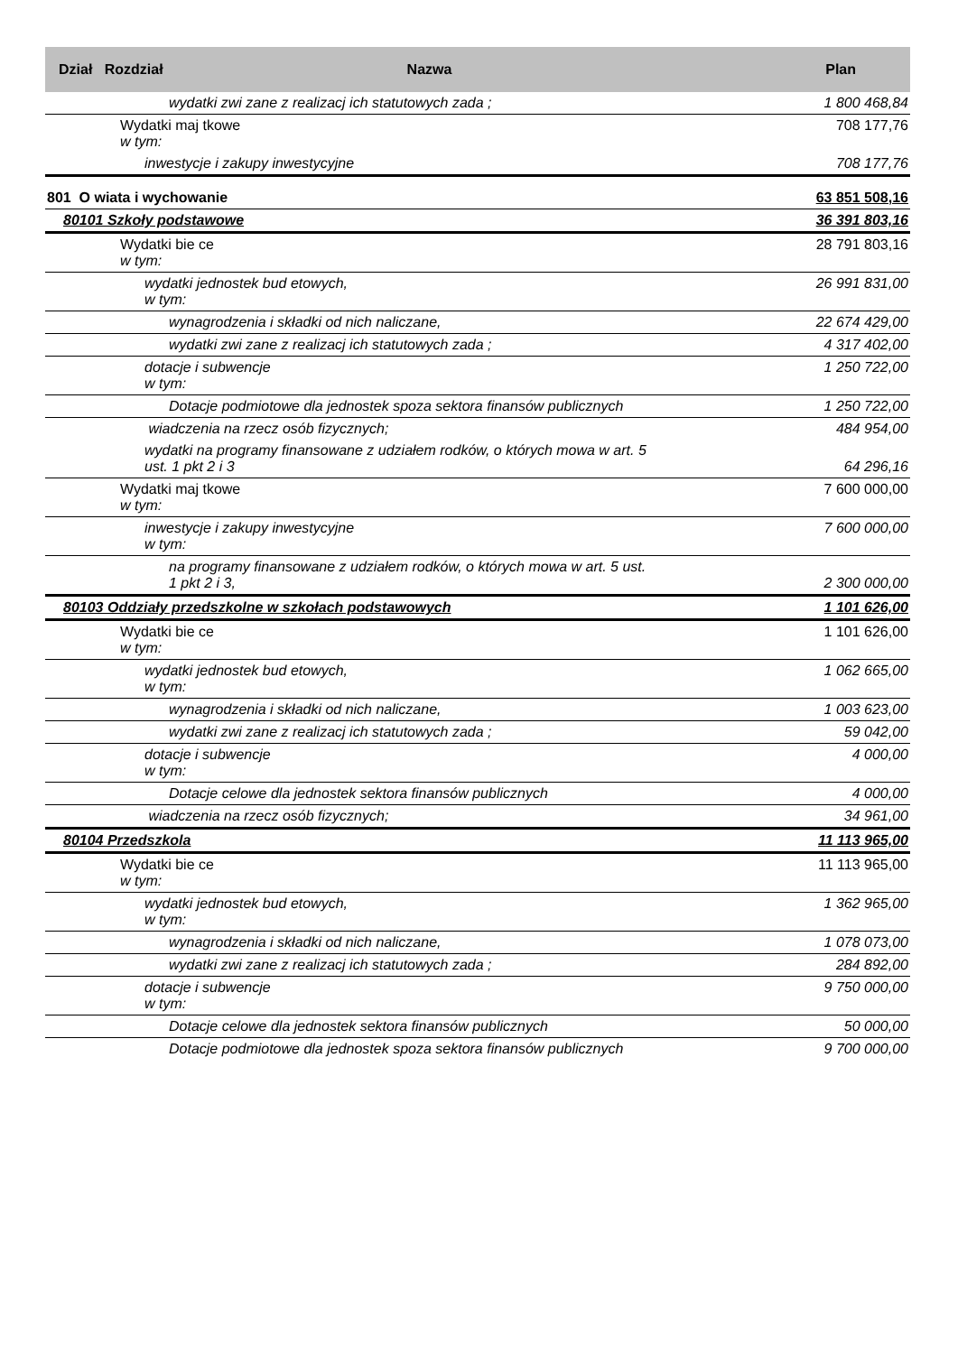| Dział Rozdział Nazwa | Plan |
| --- | --- |
| wydatki zwi zane z realizacj ich statutowych zada ; | 1 800 468,84 |
| Wydatki maj tkowe w tym: | 708 177,76 |
| inwestycje i zakupy inwestycyjne | 708 177,76 |
| 801 O wiata i wychowanie | 63 851 508,16 |
| 80101 Szkoły podstawowe | 36 391 803,16 |
| Wydatki bie ce w tym: | 28 791 803,16 |
| wydatki jednostek bud etowych, w tym: | 26 991 831,00 |
| wynagrodzenia i składki od nich naliczane, | 22 674 429,00 |
| wydatki zwi zane z realizacj ich statutowych zada ; | 4 317 402,00 |
| dotacje i subwencje w tym: | 1 250 722,00 |
| Dotacje podmiotowe dla jednostek spoza sektora finansów publicznych | 1 250 722,00 |
| wiadczenia na rzecz osób fizycznych; | 484 954,00 |
| wydatki na programy finansowane z udziałem rodków, o których mowa w art. 5 ust. 1 pkt 2 i 3 | 64 296,16 |
| Wydatki maj tkowe w tym: | 7 600 000,00 |
| inwestycje i zakupy inwestycyjne w tym: | 7 600 000,00 |
| na programy finansowane z udziałem rodków, o których mowa w art. 5 ust. 1 pkt 2 i 3, | 2 300 000,00 |
| 80103 Oddziały przedszkolne w szkołach podstawowych | 1 101 626,00 |
| Wydatki bie ce w tym: | 1 101 626,00 |
| wydatki jednostek bud etowych, w tym: | 1 062 665,00 |
| wynagrodzenia i składki od nich naliczane, | 1 003 623,00 |
| wydatki zwi zane z realizacj ich statutowych zada ; | 59 042,00 |
| dotacje i subwencje w tym: | 4 000,00 |
| Dotacje celowe dla jednostek sektora finansów publicznych | 4 000,00 |
| wiadczenia na rzecz osób fizycznych; | 34 961,00 |
| 80104 Przedszkola | 11 113 965,00 |
| Wydatki bie ce w tym: | 11 113 965,00 |
| wydatki jednostek bud etowych, w tym: | 1 362 965,00 |
| wynagrodzenia i składki od nich naliczane, | 1 078 073,00 |
| wydatki zwi zane z realizacj ich statutowych zada ; | 284 892,00 |
| dotacje i subwencje w tym: | 9 750 000,00 |
| Dotacje celowe dla jednostek sektora finansów publicznych | 50 000,00 |
| Dotacje podmiotowe dla jednostek spoza sektora finansów publicznych | 9 700 000,00 |